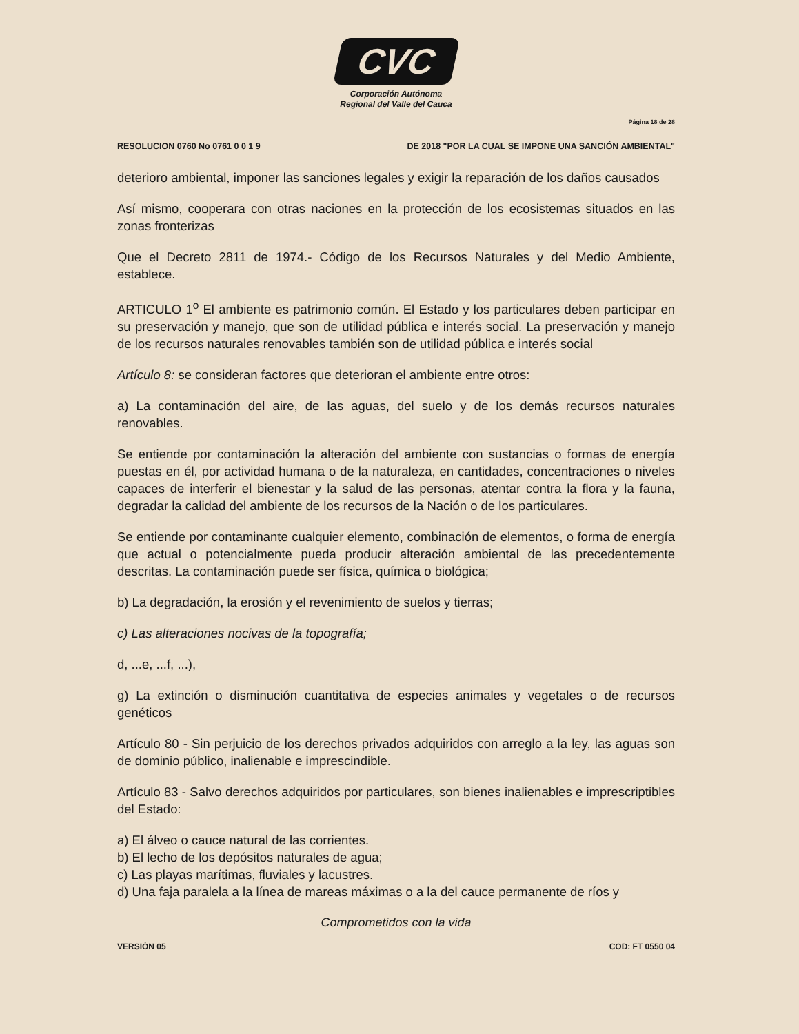CVC
Corporación Autónoma
Regional del Valle del Cauca
Página 18 de 28
RESOLUCION 0760 No 0761 0 0 1 9 DE 2018 "POR LA CUAL SE IMPONE UNA SANCIÓN AMBIENTAL"
deterioro ambiental, imponer las sanciones legales y exigir la reparación de los daños causados
Así mismo, cooperara con otras naciones en la protección de los ecosistemas situados en las zonas fronterizas
Que el Decreto 2811 de 1974.- Código de los Recursos Naturales y del Medio Ambiente, establece.
ARTICULO 1<sup>o</sup> El ambiente es patrimonio común. El Estado y los particulares deben participar en su preservación y manejo, que son de utilidad pública e interés social. La preservación y manejo de los recursos naturales renovables también son de utilidad pública e interés social
Artículo 8: se consideran factores que deterioran el ambiente entre otros:
a) La contaminación del aire, de las aguas, del suelo y de los demás recursos naturales renovables.
Se entiende por contaminación la alteración del ambiente con sustancias o formas de energía puestas en él, por actividad humana o de la naturaleza, en cantidades, concentraciones o niveles capaces de interferir el bienestar y la salud de las personas, atentar contra la flora y la fauna, degradar la calidad del ambiente de los recursos de la Nación o de los particulares.
Se entiende por contaminante cualquier elemento, combinación de elementos, o forma de energía que actual o potencialmente pueda producir alteración ambiental de las precedentemente descritas. La contaminación puede ser física, química o biológica;
b) La degradación, la erosión y el revenimiento de suelos y tierras;
c) Las alteraciones nocivas de la topografía;
d, ...e, ...f, ...),
g) La extinción o disminución cuantitativa de especies animales y vegetales o de recursos genéticos
Artículo 80 - Sin perjuicio de los derechos privados adquiridos con arreglo a la ley, las aguas son de dominio público, inalienable e imprescindible.
Artículo 83 - Salvo derechos adquiridos por particulares, son bienes inalienables e imprescriptibles del Estado:
a) El álveo o cauce natural de las corrientes.
b) El lecho de los depósitos naturales de agua;
c) Las playas marítimas, fluviales y lacustres.
d) Una faja paralela a la línea de mareas máximas o a la del cauce permanente de ríos y
Comprometidos con la vida
VERSIÓN 05 COD: FT 0550 04